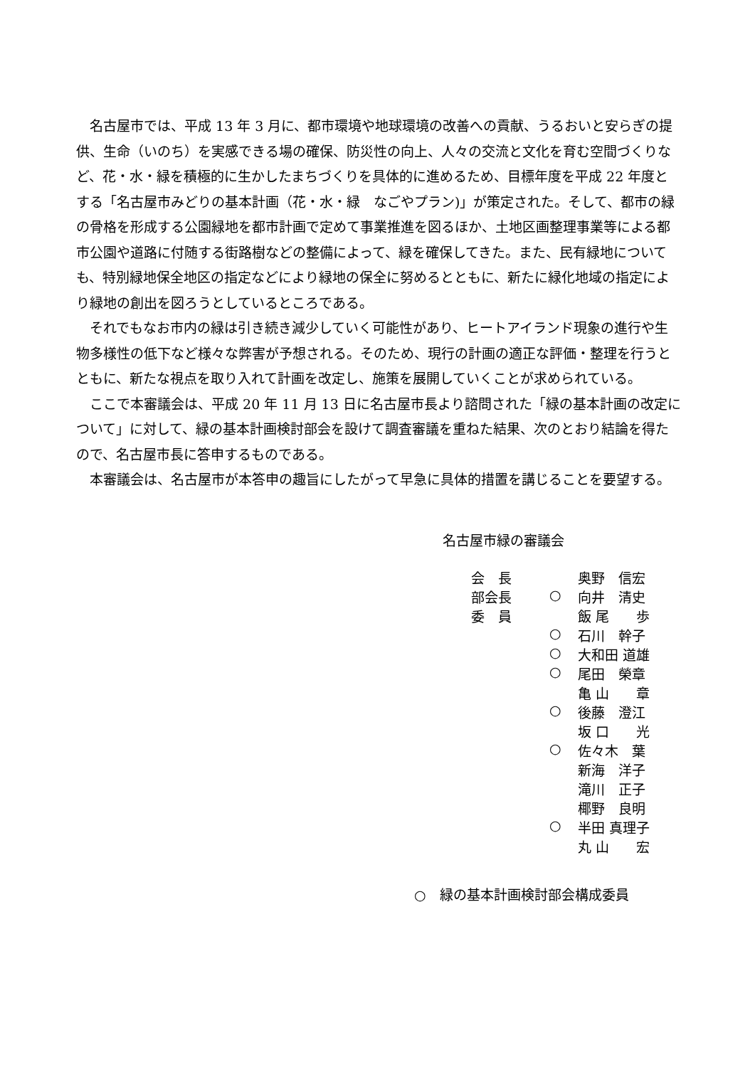名古屋市では、平成 13 年 3 月に、都市環境や地球環境の改善への貢献、うるおいと安らぎの提供、生命（いのち）を実感できる場の確保、防災性の向上、人々の交流と文化を育む空間づくりなど、花・水・緑を積極的に生かしたまちづくりを具体的に進めるため、目標年度を平成 22 年度とする「名古屋市みどりの基本計画（花・水・緑　なごやプラン)」が策定された。そして、都市の緑の骨格を形成する公園緑地を都市計画で定めて事業推進を図るほか、土地区画整理事業等による都市公園や道路に付随する街路樹などの整備によって、緑を確保してきた。また、民有緑地についても、特別緑地保全地区の指定などにより緑地の保全に努めるとともに、新たに緑化地域の指定により緑地の創出を図ろうとしているところである。
それでもなお市内の緑は引き続き減少していく可能性があり、ヒートアイランド現象の進行や生物多様性の低下など様々な弊害が予想される。そのため、現行の計画の適正な評価・整理を行うとともに、新たな視点を取り入れて計画を改定し、施策を展開していくことが求められている。
ここで本審議会は、平成 20 年 11 月 13 日に名古屋市長より諮問された「緑の基本計画の改定について」に対して、緑の基本計画検討部会を設けて調査審議を重ねた結果、次のとおり結論を得たので、名古屋市長に答申するものである。
本審議会は、名古屋市が本答申の趣旨にしたがって早急に具体的措置を講じることを要望する。
名古屋市緑の審議会
| 会 長 | | 奥野 信宏 |
| 部会長 | ○ | 向井 清史 |
| 委 員 | | 飯 尾 歩 |
| | ○ | 石川 幹子 |
| | ○ | 大和田 道雄 |
| | ○ | 尾田 榮章 |
| | | 亀 山 章 |
| | ○ | 後藤 澄江 |
| | | 坂 口 光 |
| | ○ | 佐々木 葉 |
| | | 新海 洋子 |
| | | 滝川 正子 |
| | | 椰野 良明 |
| | ○ | 半田 真理子 |
| | | 丸 山 宏 |
○　緑の基本計画検討部会構成委員